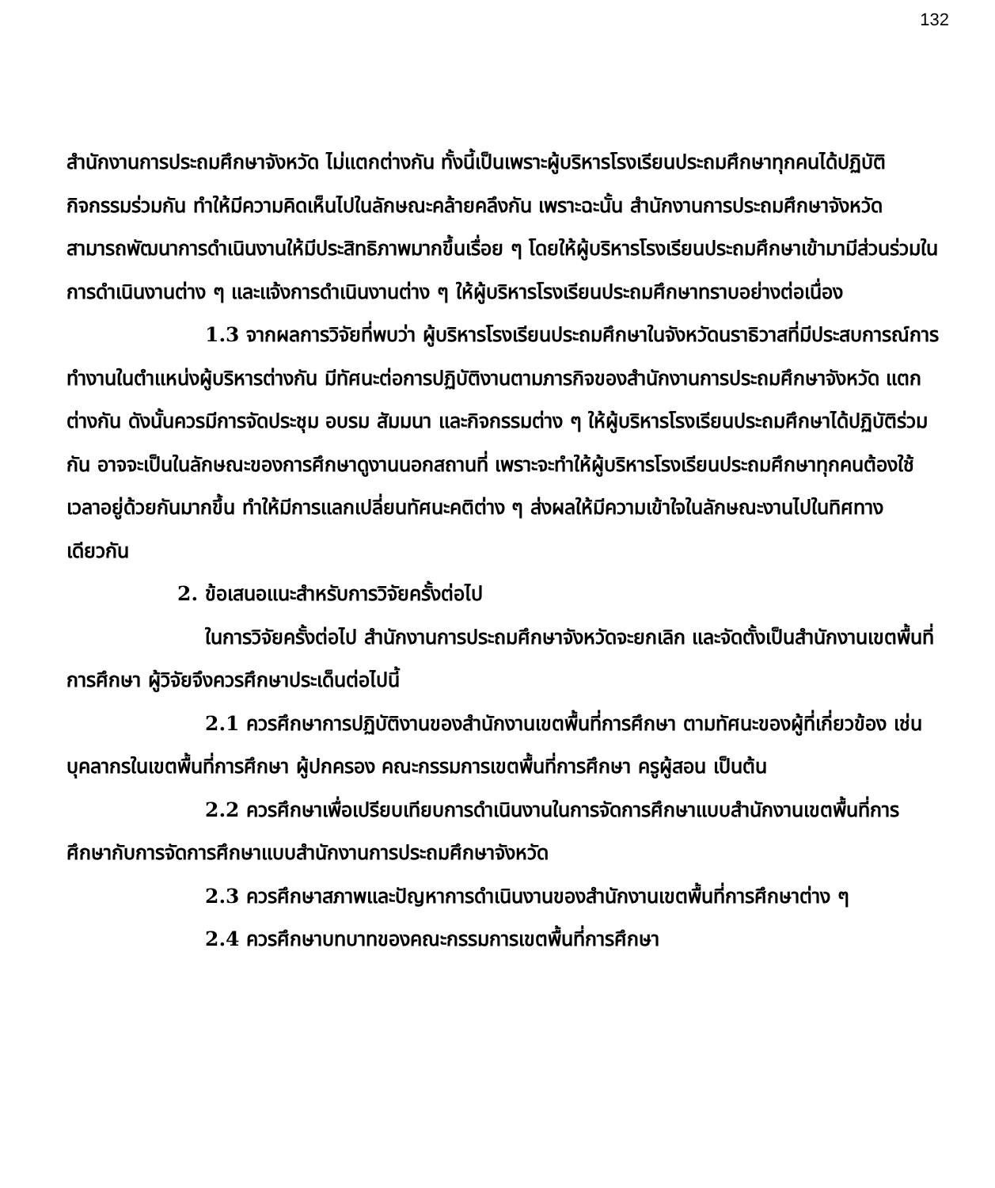132
สำนักงานการประถมศึกษาจังหวัด ไม่แตกต่างกัน ทั้งนี้เป็นเพราะผู้บริหารโรงเรียนประถมศึกษาทุกคนได้ปฏิบัติกิจกรรมร่วมกัน ทำให้มีความคิดเห็นไปในลักษณะคล้ายคลึงกัน เพราะฉะนั้น สำนักงานการประถมศึกษาจังหวัดสามารถพัฒนาการดำเนินงานให้มีประสิทธิภาพมากขึ้นเรื่อย ๆ โดยให้ผู้บริหารโรงเรียนประถมศึกษาเข้ามามีส่วนร่วมในการดำเนินงานต่าง ๆ และแจ้งการดำเนินงานต่าง ๆ ให้ผู้บริหารโรงเรียนประถมศึกษาทราบอย่างต่อเนื่อง
1.3 จากผลการวิจัยที่พบว่า ผู้บริหารโรงเรียนประถมศึกษาในจังหวัดนราธิวาสที่มีประสบการณ์การทำงานในตำแหน่งผู้บริหารต่างกัน มีทัศนะต่อการปฏิบัติงานตามภารกิจของสำนักงานการประถมศึกษาจังหวัด แตกต่างกัน ดังนั้นควรมีการจัดประชุม อบรม สัมมนา และกิจกรรมต่าง ๆ ให้ผู้บริหารโรงเรียนประถมศึกษาได้ปฏิบัติร่วมกัน อาจจะเป็นในลักษณะของการศึกษาดูงานนอกสถานที่ เพราะจะทำให้ผู้บริหารโรงเรียนประถมศึกษาทุกคนต้องใช้เวลาอยู่ด้วยกันมากขึ้น ทำให้มีการแลกเปลี่ยนทัศนะคติต่าง ๆ ส่งผลให้มีความเข้าใจในลักษณะงานไปในทิศทางเดียวกัน
2. ข้อเสนอแนะสำหรับการวิจัยครั้งต่อไป
ในการวิจัยครั้งต่อไป สำนักงานการประถมศึกษาจังหวัดจะยกเลิก และจัดตั้งเป็นสำนักงานเขตพื้นที่การศึกษา ผู้วิจัยจึงควรศึกษาประเด็นต่อไปนี้
2.1 ควรศึกษาการปฏิบัติงานของสำนักงานเขตพื้นที่การศึกษา ตามทัศนะของผู้ที่เกี่ยวข้อง เช่น บุคลากรในเขตพื้นที่การศึกษา ผู้ปกครอง คณะกรรมการเขตพื้นที่การศึกษา ครูผู้สอน เป็นต้น
2.2 ควรศึกษาเพื่อเปรียบเทียบการดำเนินงานในการจัดการศึกษาแบบสำนักงานเขตพื้นที่การศึกษากับการจัดการศึกษาแบบสำนักงานการประถมศึกษาจังหวัด
2.3 ควรศึกษาสภาพและปัญหาการดำเนินงานของสำนักงานเขตพื้นที่การศึกษาต่าง ๆ
2.4 ควรศึกษาบทบาทของคณะกรรมการเขตพื้นที่การศึกษา